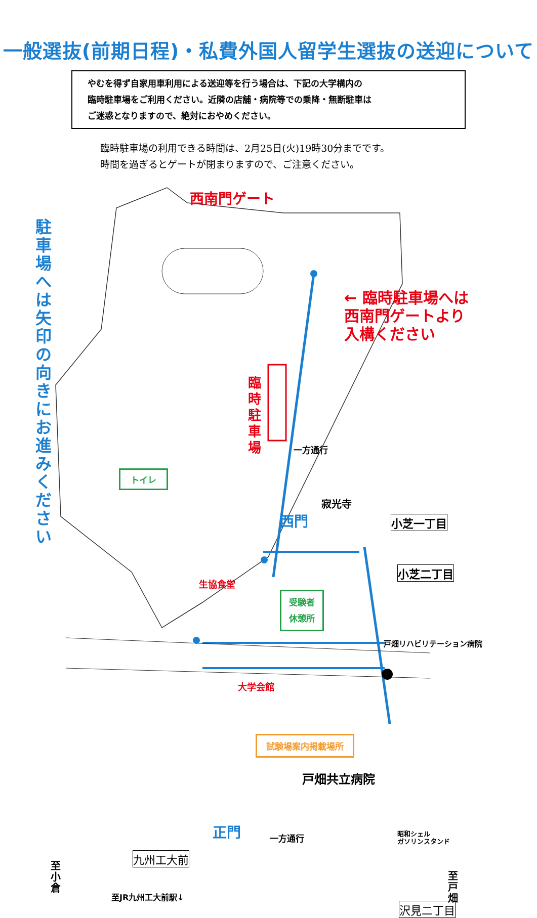一般選抜(前期日程)・私費外国人留学生選抜の送迎について
やむを得ず自家用車利用による送迎等を行う場合は、下記の大学構内の
臨時駐車場をご利用ください。近隣の店舗・病院等での乗降・無断駐車は
ご迷惑となりますので、絶対におやめください。
臨時駐車場の利用できる時間は、2月25日(火)19時30分までです。
時間を過ぎるとゲートが閉まりますので、ご注意ください。
西南門ゲート
駐車場へは矢印の向きにお進みください
← 臨時駐車場へは
西南門ゲートより
入構ください
臨時駐車場
一方通行
トイレ
寂光寺
西門 小芝一丁目
小芝二丁目
生協食堂
受験者
休憩所
戸畑リハビリテーション病院
大学会館
試験場案内掲載場所
戸畑共立病院
正門 一方通行
昭和シェル
ガソリンスタンド
九州工大前
至小倉
至JR九州工大前駅↓
至戸畑
沢見二丁目